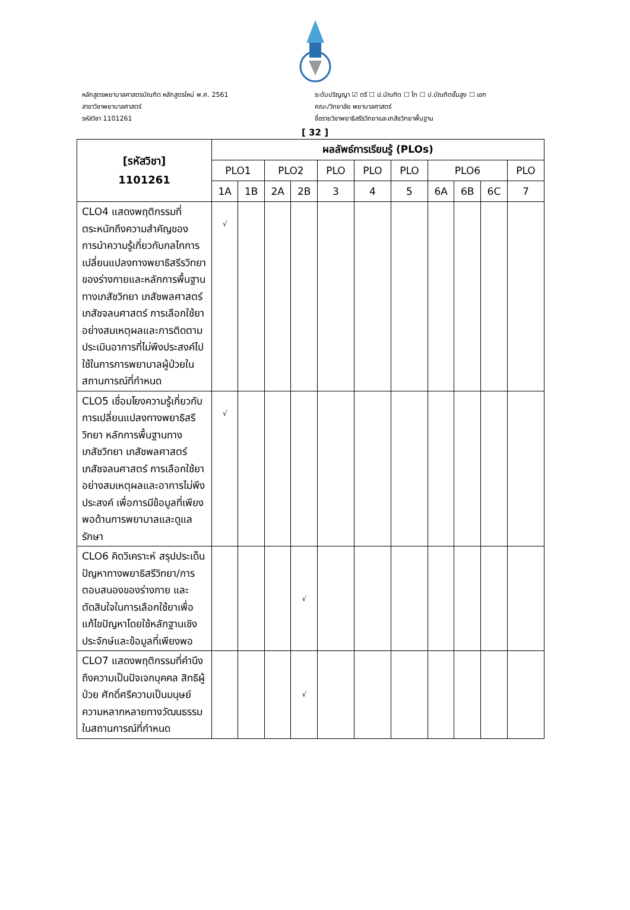หลักสูตรพยาบาลศาสตรบัณฑิต หลักสูตรใหม่ พ.ศ. 2561
สาขาวิชาพยาบาลศาสตร์
รหัสวิชา 1101261
ระดับปริญญา ☑ ตรี ☐ ป.บัณฑิต ☐ โท ☐ ป.บัณฑิตชั้นสูง ☐ เอก
คณะ/วิทยาลัย พยาบาลศาสตร์
ชื่อรายวิชาพยาธิสรีรวิทยาและเภสัชวิทยาพื้นฐาน
[ 32 ]
| [รหัสวิชา] 1101261 | ผลลัพธ์การเรียนรู้ (PLOs) | | | | | | | | | | |
| --- | --- | --- | --- | --- | --- | --- | --- | --- | --- | --- | --- |
| | PLO1 | | PLO2 | | PLO | PLO | PLO | PLO6 | | | PLO |
| | 1A | 1B | 2A | 2B | 3 | 4 | 5 | 6A | 6B | 6C | 7 |
| CLO4 แสดงพฤติกรรมที่ตระหนักถึงความสำคัญของการนำความรู้เกี่ยวกับกลไกการเปลี่ยนแปลงทางพยาธิสรีรวิทยาของร่างกายและหลักการพื้นฐานทางเภสัชวิทยา เภสัชพลศาสตร์ เภสัชจลนศาสตร์ การเลือกใช้ยาอย่างสมเหตุผลและการติดตามประเมินอาการที่ไม่พึงประสงค์ไปใช้ในการการพยาบาลผู้ป่วยในสถานการณ์ที่กำหนด | √ | | | | | | | | | | |
| CLO5 เชื่อมโยงความรู้เกี่ยวกับการเปลี่ยนแปลงทางพยาธิสรีวิทยา หลักการพื้นฐานทางเภสัชวิทยา เภสัชพลศาสตร์ เภสัชจลนศาสตร์ การเลือกใช้ยาอย่างสมเหตุผลและอาการไม่พึงประสงค์ เพื่อการมีข้อมูลที่เพียงพอด้านการพยาบาลและดูแลรักษา | √ | | | | | | | | | | |
| CLO6 คิดวิเคราะห์ สรุปประเด็นปัญหาทางพยาธิสรีวิทยา/การตอบสนองของร่างกาย และตัดสินใจในการเลือกใช้ยาเพื่อแก้ไขปัญหาโดยใช้หลักฐานเชิงประจักษ์และข้อมูลที่เพียงพอ | | | | √ | | | | | | | |
| CLO7 แสดงพฤติกรรมที่คำนึงถึงความเป็นปัจเจกบุคคล สิทธิผู้ป่วย ศักดิ์ศรีความเป็นมนุษย์ ความหลากหลายทางวัฒนธรรมในสถานการณ์ที่กำหนด | | | | √ | | | | | | | |